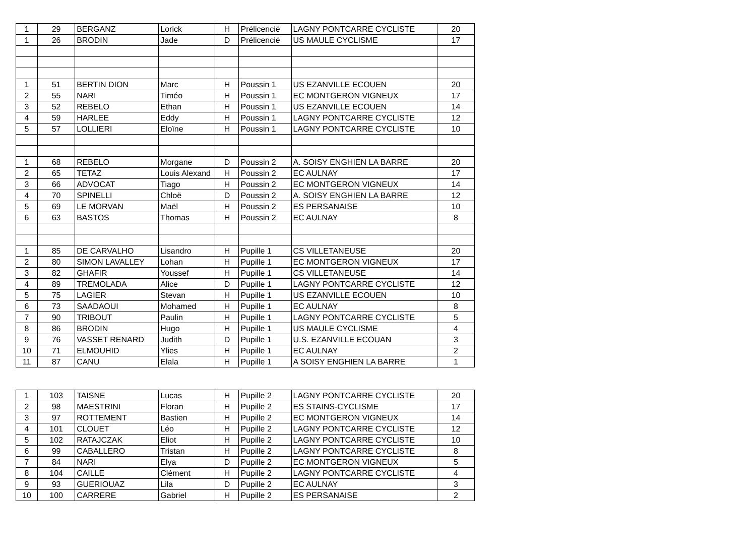| 1 | 29 | BERGANZ | Lorick | H | Prélicencié | LAGNY PONTCARRE CYCLISTE | 20 |
| 1 | 26 | BRODIN | Jade | D | Prélicencié | US MAULE CYCLISME | 17 |
| 1 | 51 | BERTIN DION | Marc | H | Poussin 1 | US EZANVILLE ECOUEN | 20 |
| 2 | 55 | NARI | Timéo | H | Poussin 1 | EC MONTGERON VIGNEUX | 17 |
| 3 | 52 | REBELO | Ethan | H | Poussin 1 | US EZANVILLE ECOUEN | 14 |
| 4 | 59 | HARLEE | Eddy | H | Poussin 1 | LAGNY PONTCARRE CYCLISTE | 12 |
| 5 | 57 | LOLLIERI | Eloïne | H | Poussin 1 | LAGNY PONTCARRE CYCLISTE | 10 |
| 1 | 68 | REBELO | Morgane | D | Poussin 2 | A. SOISY ENGHIEN LA BARRE | 20 |
| 2 | 65 | TETAZ | Louis Alexand | H | Poussin 2 | EC AULNAY | 17 |
| 3 | 66 | ADVOCAT | Tiago | H | Poussin 2 | EC MONTGERON VIGNEUX | 14 |
| 4 | 70 | SPINELLI | Chloë | D | Poussin 2 | A. SOISY ENGHIEN LA BARRE | 12 |
| 5 | 69 | LE MORVAN | Maël | H | Poussin 2 | ES PERSANAISE | 10 |
| 6 | 63 | BASTOS | Thomas | H | Poussin 2 | EC AULNAY | 8 |
| 1 | 85 | DE CARVALHO | Lisandro | H | Pupille 1 | CS VILLETANEUSE | 20 |
| 2 | 80 | SIMON LAVALLEY | Lohan | H | Pupille 1 | EC MONTGERON VIGNEUX | 17 |
| 3 | 82 | GHAFIR | Youssef | H | Pupille 1 | CS VILLETANEUSE | 14 |
| 4 | 89 | TREMOLADA | Alice | D | Pupille 1 | LAGNY PONTCARRE CYCLISTE | 12 |
| 5 | 75 | LAGIER | Stevan | H | Pupille 1 | US EZANVILLE ECOUEN | 10 |
| 6 | 73 | SAADAOUI | Mohamed | H | Pupille 1 | EC AULNAY | 8 |
| 7 | 90 | TRIBOUT | Paulin | H | Pupille 1 | LAGNY PONTCARRE CYCLISTE | 5 |
| 8 | 86 | BRODIN | Hugo | H | Pupille 1 | US MAULE CYCLISME | 4 |
| 9 | 76 | VASSET RENARD | Judith | D | Pupille 1 | U.S. EZANVILLE ECOUAN | 3 |
| 10 | 71 | ELMOUHID | Ylies | H | Pupille 1 | EC AULNAY | 2 |
| 11 | 87 | CANU | Elala | H | Pupille 1 | A SOISY ENGHIEN LA BARRE | 1 |
| 1 | 103 | TAISNE | Lucas | H | Pupille 2 | LAGNY PONTCARRE CYCLISTE | 20 |
| 2 | 98 | MAESTRINI | Floran | H | Pupille 2 | ES STAINS-CYCLISME | 17 |
| 3 | 97 | ROTTEMENT | Bastien | H | Pupille 2 | EC MONTGERON VIGNEUX | 14 |
| 4 | 101 | CLOUET | Léo | H | Pupille 2 | LAGNY PONTCARRE CYCLISTE | 12 |
| 5 | 102 | RATAJCZAK | Eliot | H | Pupille 2 | LAGNY PONTCARRE CYCLISTE | 10 |
| 6 | 99 | CABALLERO | Tristan | H | Pupille 2 | LAGNY PONTCARRE CYCLISTE | 8 |
| 7 | 84 | NARI | Elya | D | Pupille 2 | EC MONTGERON VIGNEUX | 5 |
| 8 | 104 | CAILLE | Clément | H | Pupille 2 | LAGNY PONTCARRE CYCLISTE | 4 |
| 9 | 93 | GUERIOUAZ | Lila | D | Pupille 2 | EC AULNAY | 3 |
| 10 | 100 | CARRERE | Gabriel | H | Pupille 2 | ES PERSANAISE | 2 |